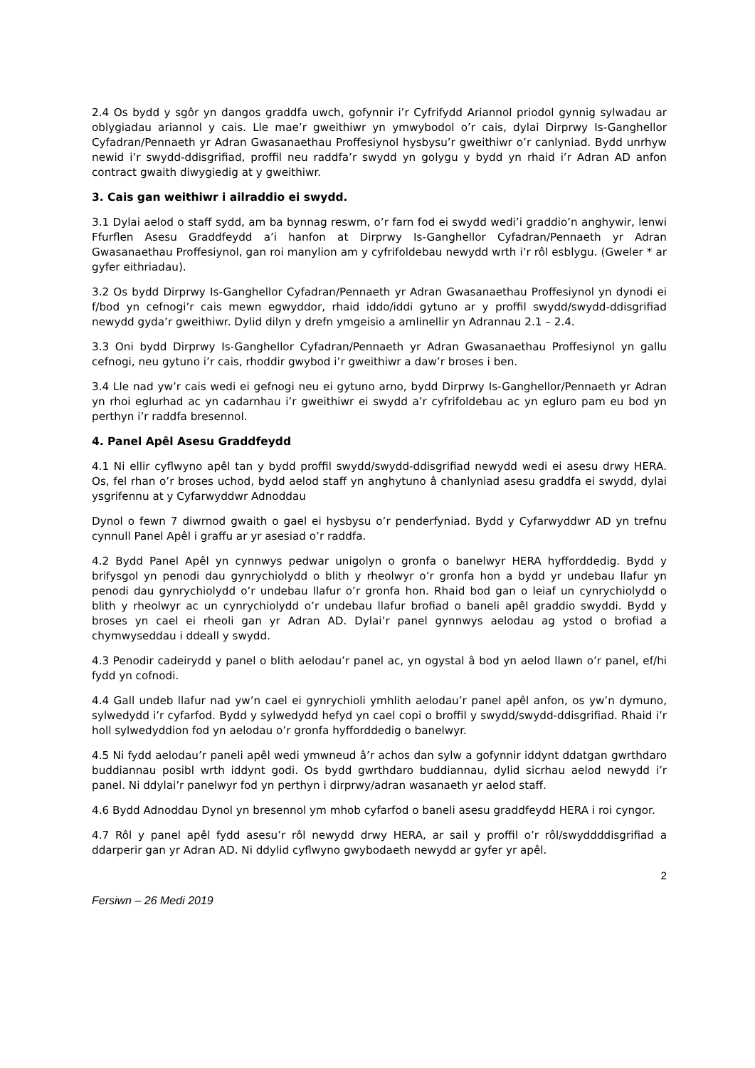2.4 Os bydd y sgôr yn dangos graddfa uwch, gofynnir i’r Cyfrifydd Ariannol priodol gynnig sylwadau ar oblygiadau ariannol y cais. Lle mae’r gweithiwr yn ymwybodol o’r cais, dylai Dirprwy Is-Ganghellor Cyfadran/Pennaeth yr Adran Gwasanaethau Proffesiynol hysbysu’r gweithiwr o’r canlyniad. Bydd unrhyw newid i’r swydd-ddisgrifiad, proffil neu raddfa’r swydd yn golygu y bydd yn rhaid i’r Adran AD anfon contract gwaith diwygiedig at y gweithiwr.
3. Cais gan weithiwr i ailraddio ei swydd.
3.1 Dylai aelod o staff sydd, am ba bynnag reswm, o’r farn fod ei swydd wedi’i graddio’n anghywir, lenwi Ffurflen Asesu Graddfeydd a’i hanfon at Dirprwy Is-Ganghellor Cyfadran/Pennaeth yr Adran Gwasanaethau Proffesiynol, gan roi manylion am y cyfrifoldebau newydd wrth i’r rôl esblygu. (Gweler * ar gyfer eithriadau).
3.2 Os bydd Dirprwy Is-Ganghellor Cyfadran/Pennaeth yr Adran Gwasanaethau Proffesiynol yn dynodi ei f/bod yn cefnogi’r cais mewn egwyddor, rhaid iddo/iddi gytuno ar y proffil swydd/swydd-ddisgrifiad newydd gyda’r gweithiwr. Dylid dilyn y drefn ymgeisio a amlinellir yn Adrannau 2.1 – 2.4.
3.3 Oni bydd Dirprwy Is-Ganghellor Cyfadran/Pennaeth yr Adran Gwasanaethau Proffesiynol yn gallu cefnogi, neu gytuno i’r cais, rhoddir gwybod i’r gweithiwr a daw’r broses i ben.
3.4 Lle nad yw’r cais wedi ei gefnogi neu ei gytuno arno, bydd Dirprwy Is-Ganghellor/Pennaeth yr Adran yn rhoi eglurhad ac yn cadarnhau i’r gweithiwr ei swydd a’r cyfrifoldebau ac yn egluro pam eu bod yn perthyn i’r raddfa bresennol.
4. Panel Apêl Asesu Graddfeydd
4.1 Ni ellir cyflwyno apêl tan y bydd proffil swydd/swydd-ddisgrifiad newydd wedi ei asesu drwy HERA. Os, fel rhan o’r broses uchod, bydd aelod staff yn anghytuno â chanlyniad asesu graddfa ei swydd, dylai ysgrifennu at y Cyfarwyddwr Adnoddau
Dynol o fewn 7 diwrnod gwaith o gael ei hysbysu o’r penderfyniad. Bydd y Cyfarwyddwr AD yn trefnu cynnull Panel Apêl i graffu ar yr asesiad o’r raddfa.
4.2 Bydd Panel Apêl yn cynnwys pedwar unigolyn o gronfa o banelwyr HERA hyfforddedig. Bydd y brifysgol yn penodi dau gynrychiolydd o blith y rheolwyr o’r gronfa hon a bydd yr undebau llafur yn penodi dau gynrychiolydd o’r undebau llafur o’r gronfa hon. Rhaid bod gan o leiaf un cynrychiolydd o blith y rheolwyr ac un cynrychiolydd o’r undebau llafur brofiad o baneli apêl graddio swyddi. Bydd y broses yn cael ei rheoli gan yr Adran AD. Dylai’r panel gynnwys aelodau ag ystod o brofiad a chymwyseddau i ddeall y swydd.
4.3 Penodir cadeirydd y panel o blith aelodau’r panel ac, yn ogystal â bod yn aelod llawn o’r panel, ef/hi fydd yn cofnodi.
4.4 Gall undeb llafur nad yw’n cael ei gynrychioli ymhlith aelodau’r panel apêl anfon, os yw’n dymuno, sylwedydd i’r cyfarfod. Bydd y sylwedydd hefyd yn cael copi o broffil y swydd/swydd-ddisgrifiad. Rhaid i’r holl sylwedyddion fod yn aelodau o’r gronfa hyfforddedig o banelwyr.
4.5 Ni fydd aelodau’r paneli apêl wedi ymwneud â’r achos dan sylw a gofynnir iddynt ddatgan gwrthdaro buddiannau posibl wrth iddynt godi. Os bydd gwrthdaro buddiannau, dylid sicrhau aelod newydd i’r panel. Ni ddylai’r panelwyr fod yn perthyn i dirprwy/adran wasanaeth yr aelod staff.
4.6 Bydd Adnoddau Dynol yn bresennol ym mhob cyfarfod o baneli asesu graddfeydd HERA i roi cyngor.
4.7 Rôl y panel apêl fydd asesu’r rôl newydd drwy HERA, ar sail y proffil o’r rôl/swyddddisgrifiad a ddarperir gan yr Adran AD. Ni ddylid cyflwyno gwybodaeth newydd ar gyfer yr apêl.
2
Fersiwn – 26 Medi 2019